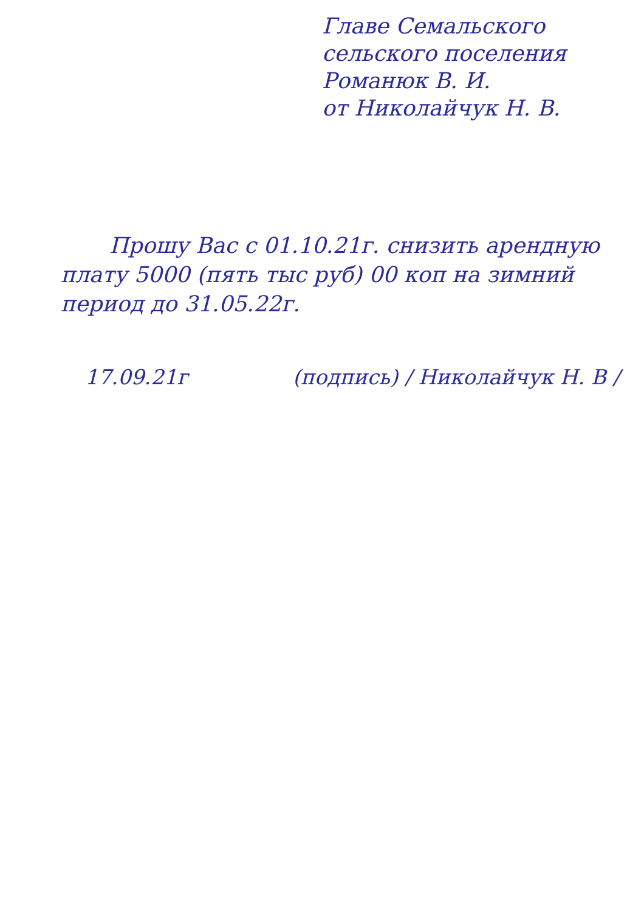Главе Семальского
сельского поселения
Романюк В. И.
от Николайчук Н. В.
Прошу Вас с 01.10.21г. снизить арендную плату 5000 (пять тыс руб) 00 коп на зимний период до 31.05.22г.
17.09.21г (подпись) / Николайчук Н. В /